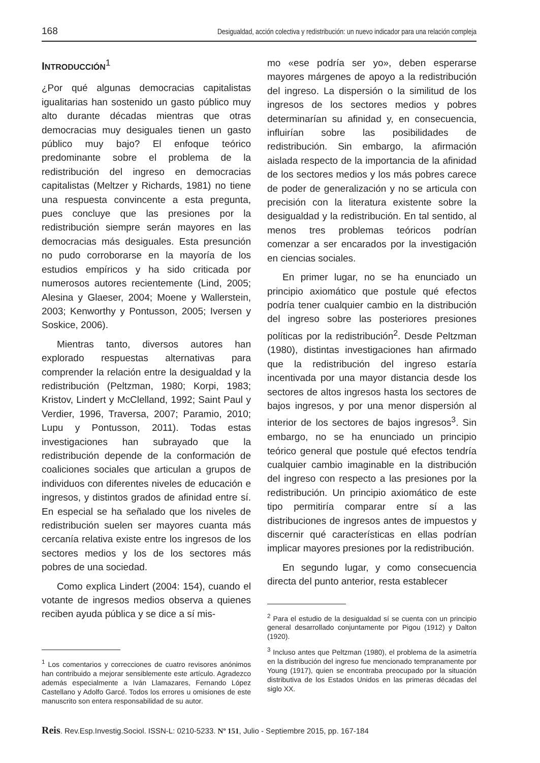168 Desigualdad, acción colectiva y redistribución: un nuevo indicador para una relación compleja
INTRODUCCIÓN<sup>1</sup>
¿Por qué algunas democracias capitalistas igualitarias han sostenido un gasto público muy alto durante décadas mientras que otras democracias muy desiguales tienen un gasto público muy bajo? El enfoque teórico predominante sobre el problema de la redistribución del ingreso en democracias capitalistas (Meltzer y Richards, 1981) no tiene una respuesta convincente a esta pregunta, pues concluye que las presiones por la redistribución siempre serán mayores en las democracias más desiguales. Esta presunción no pudo corroborarse en la mayoría de los estudios empíricos y ha sido criticada por numerosos autores recientemente (Lind, 2005; Alesina y Glaeser, 2004; Moene y Wallerstein, 2003; Kenworthy y Pontusson, 2005; Iversen y Soskice, 2006).
Mientras tanto, diversos autores han explorado respuestas alternativas para comprender la relación entre la desigualdad y la redistribución (Peltzman, 1980; Korpi, 1983; Kristov, Lindert y McClelland, 1992; Saint Paul y Verdier, 1996, Traversa, 2007; Paramio, 2010; Lupu y Pontusson, 2011). Todas estas investigaciones han subrayado que la redistribución depende de la conformación de coaliciones sociales que articulan a grupos de individuos con diferentes niveles de educación e ingresos, y distintos grados de afinidad entre sí. En especial se ha señalado que los niveles de redistribución suelen ser mayores cuanta más cercanía relativa existe entre los ingresos de los sectores medios y los de los sectores más pobres de una sociedad.
Como explica Lindert (2004: 154), cuando el votante de ingresos medios observa a quienes reciben ayuda pública y se dice a sí mis-
<sup>1</sup> Los comentarios y correcciones de cuatro revisores anónimos han contribuido a mejorar sensiblemente este artículo. Agradezco además especialmente a Iván Llamazares, Fernando López Castellano y Adolfo Garcé. Todos los errores u omisiones de este manuscrito son entera responsabilidad de su autor.
mo «ese podría ser yo», deben esperarse mayores márgenes de apoyo a la redistribución del ingreso. La dispersión o la similitud de los ingresos de los sectores medios y pobres determinarían su afinidad y, en consecuencia, influirían sobre las posibilidades de redistribución. Sin embargo, la afirmación aislada respecto de la importancia de la afinidad de los sectores medios y los más pobres carece de poder de generalización y no se articula con precisión con la literatura existente sobre la desigualdad y la redistribución. En tal sentido, al menos tres problemas teóricos podrían comenzar a ser encarados por la investigación en ciencias sociales.
En primer lugar, no se ha enunciado un principio axiomático que postule qué efectos podría tener cualquier cambio en la distribución del ingreso sobre las posteriores presiones políticas por la redistribución<sup>2</sup>. Desde Peltzman (1980), distintas investigaciones han afirmado que la redistribución del ingreso estaría incentivada por una mayor distancia desde los sectores de altos ingresos hasta los sectores de bajos ingresos, y por una menor dispersión al interior de los sectores de bajos ingresos<sup>3</sup>. Sin embargo, no se ha enunciado un principio teórico general que postule qué efectos tendría cualquier cambio imaginable en la distribución del ingreso con respecto a las presiones por la redistribución. Un principio axiomático de este tipo permitiría comparar entre sí a las distribuciones de ingresos antes de impuestos y discernir qué características en ellas podrían implicar mayores presiones por la redistribución.
En segundo lugar, y como consecuencia directa del punto anterior, resta establecer
<sup>2</sup> Para el estudio de la desigualdad sí se cuenta con un principio general desarrollado conjuntamente por Pigou (1912) y Dalton (1920).
<sup>3</sup> Incluso antes que Peltzman (1980), el problema de la asimetría en la distribución del ingreso fue mencionado tempranamente por Young (1917), quien se encontraba preocupado por la situación distributiva de los Estados Unidos en las primeras décadas del siglo XX.
Reis. Rev.Esp.Investig.Sociol. ISSN-L: 0210-5233. Nº 151, Julio - Septiembre 2015, pp. 167-184